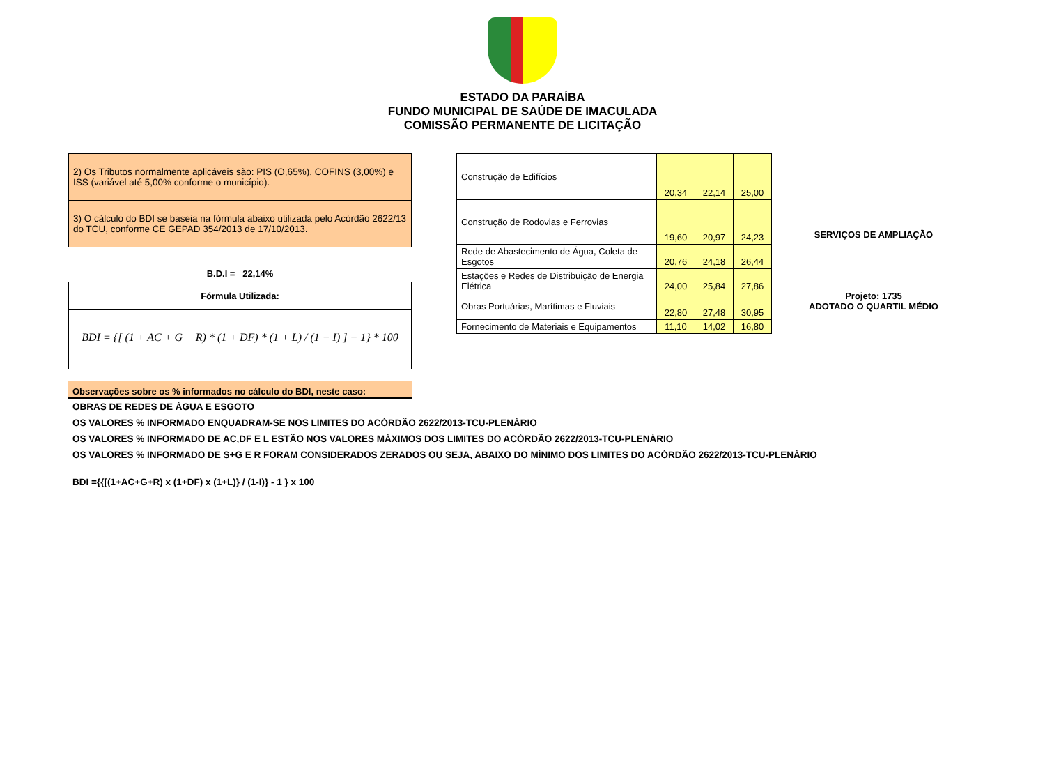ESTADO DA PARAÍBA
FUNDO MUNICIPAL DE SAÚDE DE IMACULADA
COMISSÃO PERMANENTE DE LICITAÇÃO
2) Os Tributos normalmente aplicáveis são: PIS (O,65%), COFINS (3,00%) e ISS (variável até 5,00% conforme o município).
3) O cálculo do BDI se baseia na fórmula abaixo utilizada pelo Acórdão 2622/13 do TCU, conforme CE GEPAD 354/2013 de 17/10/2013.
B.D.I = 22,14%
Fórmula Utilizada:
BDI = {[ (1 + AC + G + R) * (1 + DF) * (1 + L) / (1 − I) ] − 1} * 100
Observações sobre os % informados no cálculo do BDI, neste caso:
| Construção de Edifícios | 20,34 | 22,14 | 25,00 | |
| Construção de Rodovias e Ferrovias | 19,60 | 20,97 | 24,23 | SERVIÇOS DE AMPLIAÇÃO |
| Rede de Abastecimento de Água, Coleta de Esgotos | 20,76 | 24,18 | 26,44 | |
| Estações e Redes de Distribuição de Energia Elétrica | 24,00 | 25,84 | 27,86 | Projeto: 1735 ADOTADO O QUARTIL MÉDIO |
| Obras Portuárias, Marítimas e Fluviais | 22,80 | 27,48 | 30,95 | |
| Fornecimento de Materiais e Equipamentos | 11,10 | 14,02 | 16,80 | |
OBRAS DE REDES DE ÁGUA E ESGOTO
OS VALORES % INFORMADO ENQUADRAM-SE NOS LIMITES DO ACÓRDÃO 2622/2013-TCU-PLENÁRIO
OS VALORES % INFORMADO DE AC,DF E L ESTÃO NOS VALORES MÁXIMOS DOS LIMITES DO ACÓRDÃO 2622/2013-TCU-PLENÁRIO
OS VALORES % INFORMADO DE S+G E R FORAM CONSIDERADOS ZERADOS OU SEJA, ABAIXO DO MÍNIMO DOS LIMITES DO ACÓRDÃO 2622/2013-TCU-PLENÁRIO
BDI ={{[(1+AC+G+R) x (1+DF) x (1+L)} / (1-I)} - 1 } x 100